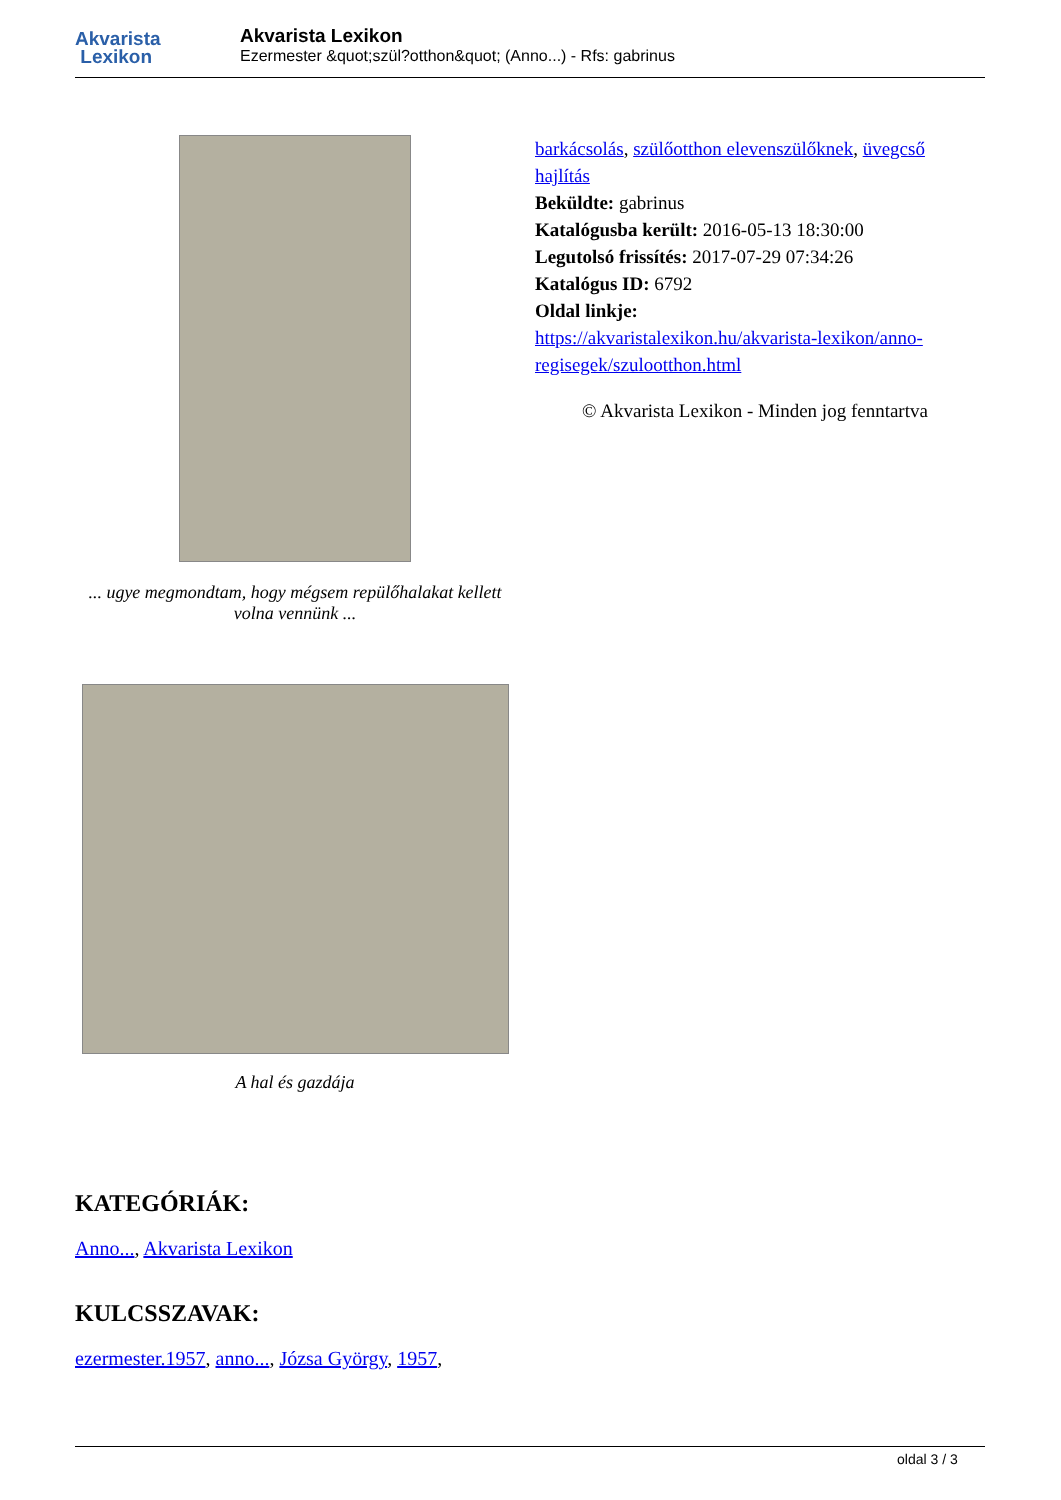Akvarista
Lexikon
Akvarista Lexikon
Ezermester &quot;szül?otthon&quot; (Anno...) - Rfs: gabrinus
... ugye megmondtam, hogy mégsem repülőhalakat kellett volna vennünk ...
A hal és gazdája
barkácsolás, szülőotthon elevenszülőknek, üvegcső hajlítás
Beküldte: gabrinus
Katalógusba került: 2016-05-13 18:30:00
Legutolsó frissítés: 2017-07-29 07:34:26
Katalógus ID: 6792
Oldal linkje:
https://akvaristalexikon.hu/akvarista-lexikon/anno-regisegek/szulootthon.html
© Akvarista Lexikon - Minden jog fenntartva
KATEGÓRIÁK:
Anno..., Akvarista Lexikon
KULCSSZAVAK:
ezermester.1957, anno..., Józsa György, 1957,
oldal 3 / 3